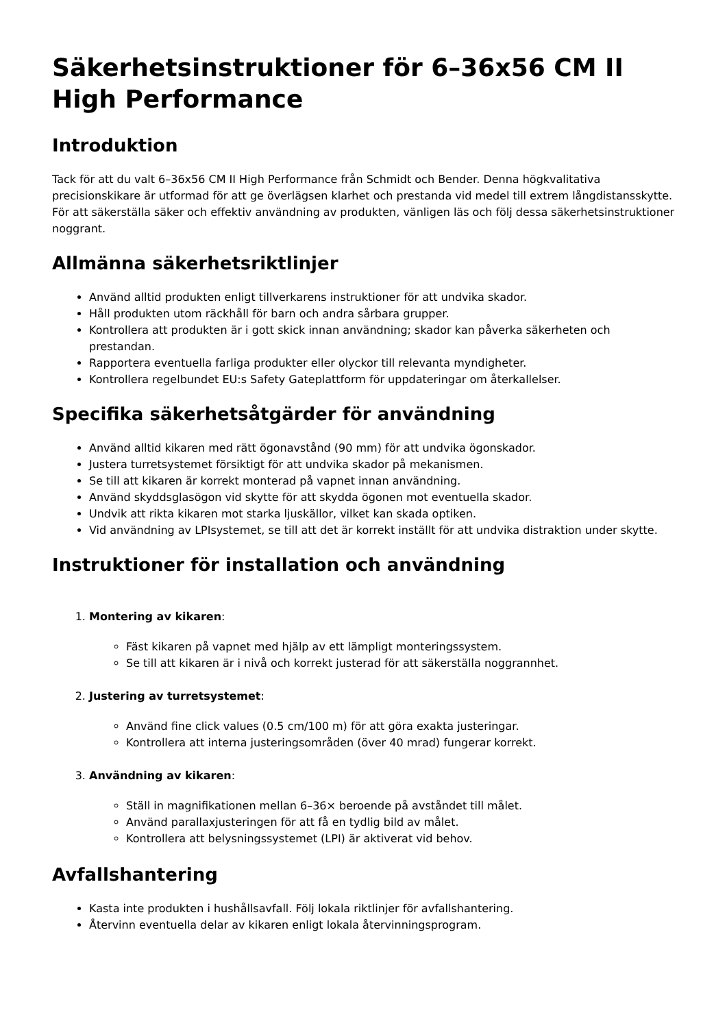Säkerhetsinstruktioner för 6–36x56 CM II High Performance
Introduktion
Tack för att du valt 6–36x56 CM II High Performance från Schmidt och Bender. Denna högkvalitativa precisionskikare är utformad för att ge överlägsen klarhet och prestanda vid medel till extrem långdistansskytte. För att säkerställa säker och effektiv användning av produkten, vänligen läs och följ dessa säkerhetsinstruktioner noggrant.
Allmänna säkerhetsriktlinjer
Använd alltid produkten enligt tillverkarens instruktioner för att undvika skador.
Håll produkten utom räckhåll för barn och andra sårbara grupper.
Kontrollera att produkten är i gott skick innan användning; skador kan påverka säkerheten och prestandan.
Rapportera eventuella farliga produkter eller olyckor till relevanta myndigheter.
Kontrollera regelbundet EU:s Safety Gateplattform för uppdateringar om återkallelser.
Specifika säkerhetsåtgärder för användning
Använd alltid kikaren med rätt ögonavstånd (90 mm) för att undvika ögonskador.
Justera turretsystemet försiktigt för att undvika skador på mekanismen.
Se till att kikaren är korrekt monterad på vapnet innan användning.
Använd skyddsglasögon vid skytte för att skydda ögonen mot eventuella skador.
Undvik att rikta kikaren mot starka ljuskällor, vilket kan skada optiken.
Vid användning av LPIsystemet, se till att det är korrekt inställt för att undvika distraktion under skytte.
Instruktioner för installation och användning
1. Montering av kikaren:
Fäst kikaren på vapnet med hjälp av ett lämpligt monteringssystem.
Se till att kikaren är i nivå och korrekt justerad för att säkerställa noggrannhet.
2. Justering av turretsystemet:
Använd fine click values (0.5 cm/100 m) för att göra exakta justeringar.
Kontrollera att interna justeringsområden (över 40 mrad) fungerar korrekt.
3. Användning av kikaren:
Ställ in magnifikationen mellan 6–36× beroende på avståndet till målet.
Använd parallaxjusteringen för att få en tydlig bild av målet.
Kontrollera att belysningssystemet (LPI) är aktiverat vid behov.
Avfallshantering
Kasta inte produkten i hushållsavfall. Följ lokala riktlinjer för avfallshantering.
Återvinn eventuella delar av kikaren enligt lokala återvinningsprogram.